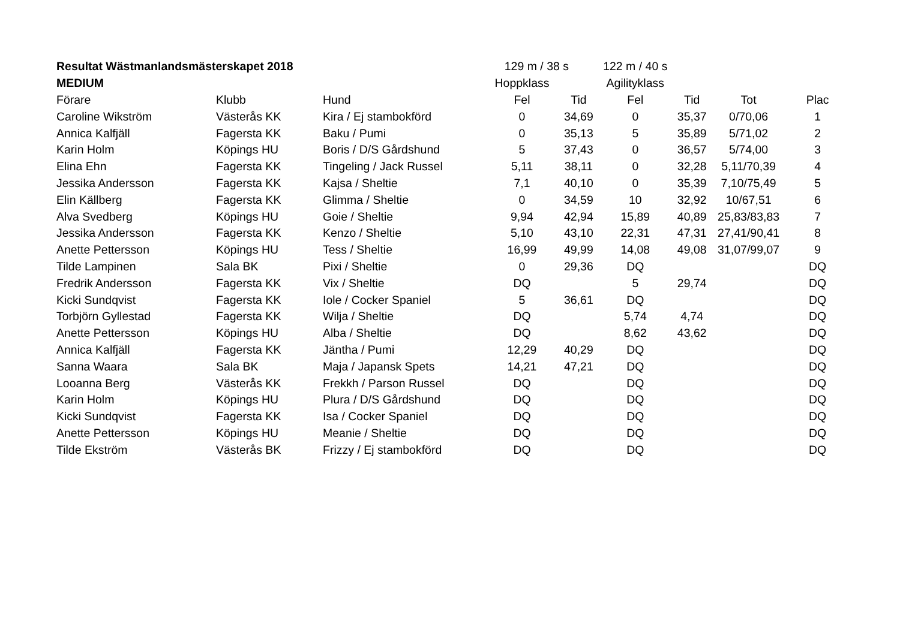| Resultat Wästmanlandsmästerskapet 2018 | | | 129 m / 38 s | | 122 m / 40 s | | | |
| MEDIUM | | | Hoppklass | | Agilityklass | | | |
| Förare | Klubb | Hund | Fel | Tid | Fel | Tid | Tot | Plac |
| Caroline Wikström | Västerås KK | Kira / Ej stambokförd | 0 | 34,69 | 0 | 35,37 | 0/70,06 | 1 |
| Annica Kalfjäll | Fagersta KK | Baku / Pumi | 0 | 35,13 | 5 | 35,89 | 5/71,02 | 2 |
| Karin Holm | Köpings HU | Boris / D/S Gårdshund | 5 | 37,43 | 0 | 36,57 | 5/74,00 | 3 |
| Elina Ehn | Fagersta KK | Tingeling / Jack Russel | 5,11 | 38,11 | 0 | 32,28 | 5,11/70,39 | 4 |
| Jessika Andersson | Fagersta KK | Kajsa / Sheltie | 7,1 | 40,10 | 0 | 35,39 | 7,10/75,49 | 5 |
| Elin Källberg | Fagersta KK | Glimma / Sheltie | 0 | 34,59 | 10 | 32,92 | 10/67,51 | 6 |
| Alva Svedberg | Köpings HU | Goie / Sheltie | 9,94 | 42,94 | 15,89 | 40,89 | 25,83/83,83 | 7 |
| Jessika Andersson | Fagersta KK | Kenzo / Sheltie | 5,10 | 43,10 | 22,31 | 47,31 | 27,41/90,41 | 8 |
| Anette Pettersson | Köpings HU | Tess / Sheltie | 16,99 | 49,99 | 14,08 | 49,08 | 31,07/99,07 | 9 |
| Tilde Lampinen | Sala BK | Pixi / Sheltie | 0 | 29,36 | DQ | | | DQ |
| Fredrik Andersson | Fagersta KK | Vix / Sheltie | DQ | | 5 | 29,74 | | DQ |
| Kicki Sundqvist | Fagersta KK | Iole / Cocker Spaniel | 5 | 36,61 | DQ | | | DQ |
| Torbjörn Gyllestad | Fagersta KK | Wilja / Sheltie | DQ | | 5,74 | 4,74 | | DQ |
| Anette Pettersson | Köpings HU | Alba / Sheltie | DQ | | 8,62 | 43,62 | | DQ |
| Annica Kalfjäll | Fagersta KK | Jäntha / Pumi | 12,29 | 40,29 | DQ | | | DQ |
| Sanna Waara | Sala BK | Maja / Japansk Spets | 14,21 | 47,21 | DQ | | | DQ |
| Looanna Berg | Västerås KK | Frekkh / Parson Russel | DQ | | DQ | | | DQ |
| Karin Holm | Köpings HU | Plura / D/S Gårdshund | DQ | | DQ | | | DQ |
| Kicki Sundqvist | Fagersta KK | Isa / Cocker Spaniel | DQ | | DQ | | | DQ |
| Anette Pettersson | Köpings HU | Meanie / Sheltie | DQ | | DQ | | | DQ |
| Tilde Ekström | Västerås BK | Frizzy / Ej stambokförd | DQ | | DQ | | | DQ |